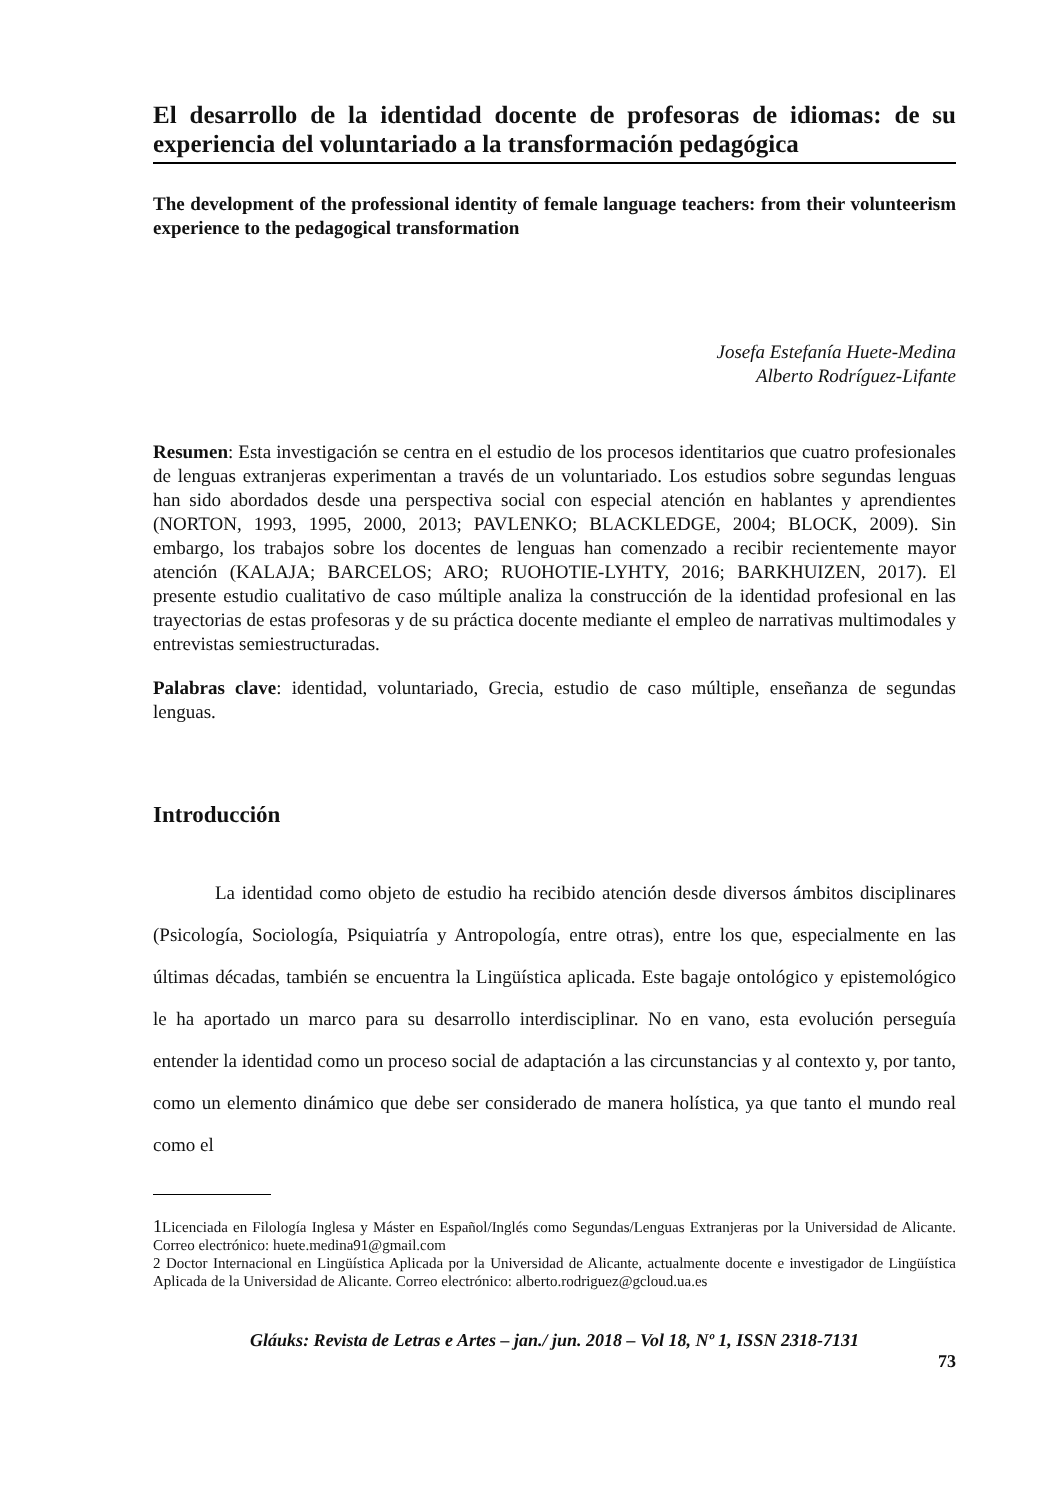El desarrollo de la identidad docente de profesoras de idiomas: de su experiencia del voluntariado a la transformación pedagógica
The development of the professional identity of female language teachers: from their volunteerism experience to the pedagogical transformation
Josefa Estefanía Huete-Medina
Alberto Rodríguez-Lifante
Resumen: Esta investigación se centra en el estudio de los procesos identitarios que cuatro profesionales de lenguas extranjeras experimentan a través de un voluntariado. Los estudios sobre segundas lenguas han sido abordados desde una perspectiva social con especial atención en hablantes y aprendientes (NORTON, 1993, 1995, 2000, 2013; PAVLENKO; BLACKLEDGE, 2004; BLOCK, 2009). Sin embargo, los trabajos sobre los docentes de lenguas han comenzado a recibir recientemente mayor atención (KALAJA; BARCELOS; ARO; RUOHOTIE-LYHTY, 2016; BARKHUIZEN, 2017). El presente estudio cualitativo de caso múltiple analiza la construcción de la identidad profesional en las trayectorias de estas profesoras y de su práctica docente mediante el empleo de narrativas multimodales y entrevistas semiestructuradas.
Palabras clave: identidad, voluntariado, Grecia, estudio de caso múltiple, enseñanza de segundas lenguas.
Introducción
La identidad como objeto de estudio ha recibido atención desde diversos ámbitos disciplinares (Psicología, Sociología, Psiquiatría y Antropología, entre otras), entre los que, especialmente en las últimas décadas, también se encuentra la Lingüística aplicada. Este bagaje ontológico y epistemológico le ha aportado un marco para su desarrollo interdisciplinar. No en vano, esta evolución perseguía entender la identidad como un proceso social de adaptación a las circunstancias y al contexto y, por tanto, como un elemento dinámico que debe ser considerado de manera holística, ya que tanto el mundo real como el
1 Licenciada en Filología Inglesa y Máster en Español/Inglés como Segundas/Lenguas Extranjeras por la Universidad de Alicante. Correo electrónico: huete.medina91@gmail.com
2 Doctor Internacional en Lingüística Aplicada por la Universidad de Alicante, actualmente docente e investigador de Lingüística Aplicada de la Universidad de Alicante. Correo electrónico: alberto.rodriguez@gcloud.ua.es
Gláuks: Revista de Letras e Artes – jan./ jun. 2018 – Vol 18, Nº 1, ISSN 2318-7131
73